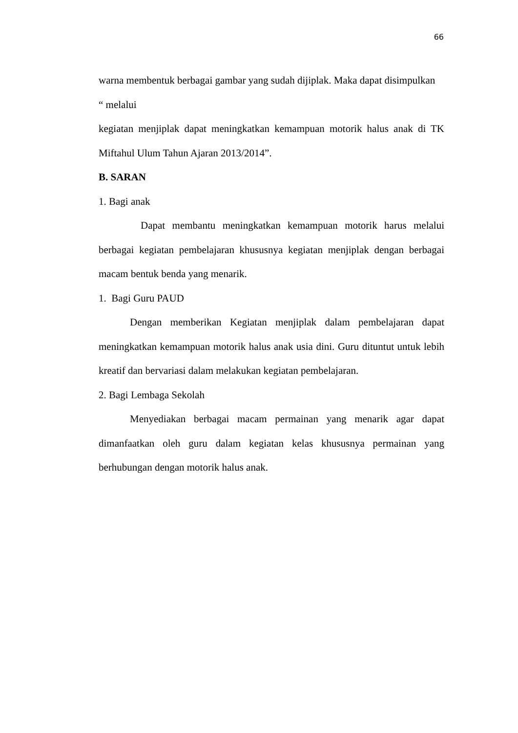66
warna membentuk berbagai gambar yang sudah dijiplak. Maka dapat disimpulkan
“ melalui
kegiatan menjiplak dapat meningkatkan kemampuan motorik halus anak di TK Miftahul Ulum Tahun Ajaran 2013/2014”.
B. SARAN
1. Bagi anak
Dapat membantu meningkatkan kemampuan motorik harus melalui berbagai kegiatan pembelajaran khususnya kegiatan menjiplak dengan berbagai macam bentuk benda yang menarik.
1. Bagi Guru PAUD
Dengan memberikan Kegiatan menjiplak dalam pembelajaran dapat meningkatkan kemampuan motorik halus anak usia dini. Guru dituntut untuk lebih kreatif dan bervariasi dalam melakukan kegiatan pembelajaran.
2. Bagi Lembaga Sekolah
Menyediakan berbagai macam permainan yang menarik agar dapat dimanfaatkan oleh guru dalam kegiatan kelas khususnya permainan yang berhubungan dengan motorik halus anak.